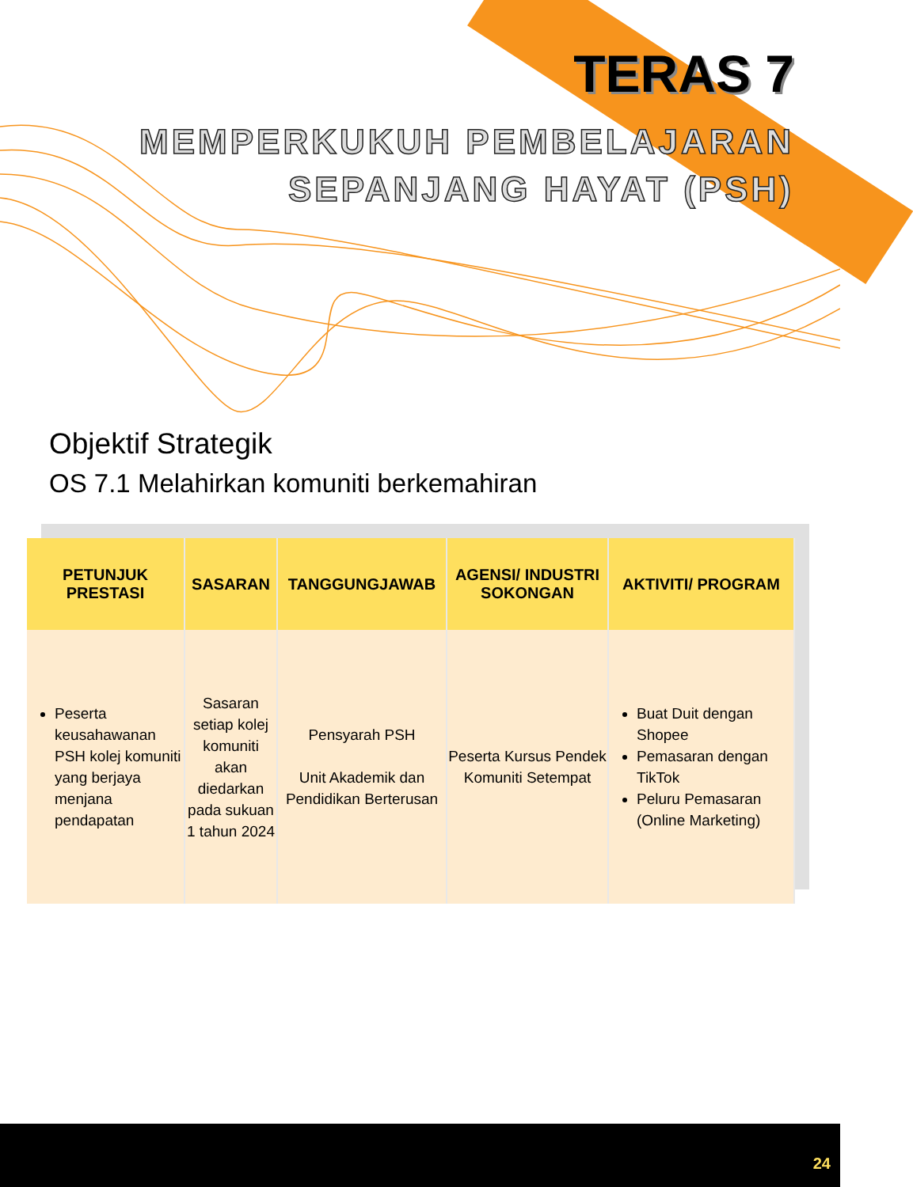TERAS 7
MEMPERKUKUH PEMBELAJARAN
SEPANJANG HAYAT (PSH)
Objektif Strategik
OS 7.1 Melahirkan komuniti berkemahiran
| PETUNJUK PRESTASI | SASARAN | TANGGUNGJAWAB | AGENSI/ INDUSTRI SOKONGAN | AKTIVITI/ PROGRAM |
| --- | --- | --- | --- | --- |
| Peserta keusahawanan PSH kolej komuniti yang berjaya menjana pendapatan | Sasaran setiap kolej komuniti akan diedarkan pada sukuan 1 tahun 2024 | Pensyarah PSH Unit Akademik dan Pendidikan Berterusan | Peserta Kursus Pendek Komuniti Setempat | Buat Duit dengan Shopee Pemasaran dengan TikTok Peluru Pemasaran (Online Marketing) |
24